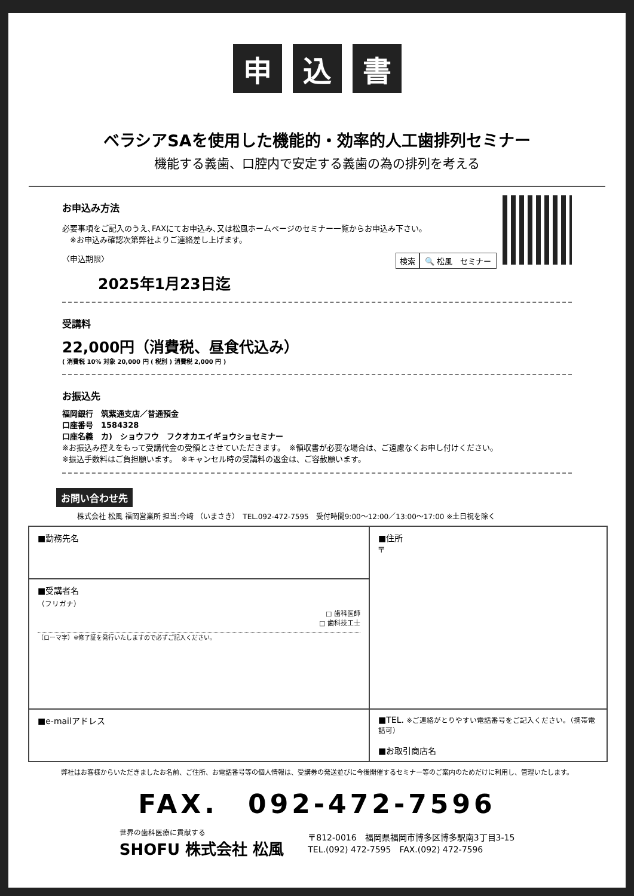申込 書
ベラシアSAを使用した機能的・効率的人工歯排列セミナー
機能する義歯、口腔内で安定する義歯の為の排列を考える
お申込み方法
必要事項をご記入のうえ､FAXにてお申込み､又は松風ホームページのセミナー一覧からお申込み下さい。
　※お申込み確認次第弊社よりご連絡差し上げます。
〈申込期限〉 🔍 松風　セミナー 検索
2025年1月23日迄
受講料
22,000円（消費税、昼食代込み）
( 消費税 10% 対象 20,000 円 ( 税別 ) 消費税 2,000 円 )
お振込先
福岡銀行　筑紫通支店／普通預金
口座番号　1584328
口座名義　カ)　ショウフウ　フクオカエイギョウショセミナー
※お振込み控えをもって受講代金の受領とさせていただきます。　※領収書が必要な場合は、ご遠慮なくお申し付けください。
※振込手数料はご負担願います。　※キャンセル時の受講料の返金は、ご容赦願います。
お問い合わせ先
株式会社 松風 福岡営業所 担当:今﨑 （いまさき）　TEL.092-472-7595　受付時間9:00〜12:00／13:00〜17:00 ※土日祝を除く
| ■勤務先名 | ■住所 〒 |
| ■受講者名 （フリガナ） □ 歯科医師 □ 歯科技工士 （ローマ字）※修了証を発行いたしますので必ずご記入ください。 | |
| ■e-mailアドレス | ■TEL. ※ご連絡がとりやすい電話番号をご記入ください。（携帯電話可） ■お取引商店名 |
弊社はお客様からいただきましたお名前、ご住所、お電話番号等の個人情報は、受講券の発送並びに今後開催するセミナー等のご案内のためだけに利用し、管理いたします。
FAX.　092-472-7596
世界の歯科医療に貢献する
SHOFU 株式会社 松風
〒812-0016　福岡県福岡市博多区博多駅南3丁目3-15
TEL.(092) 472-7595　FAX.(092) 472-7596